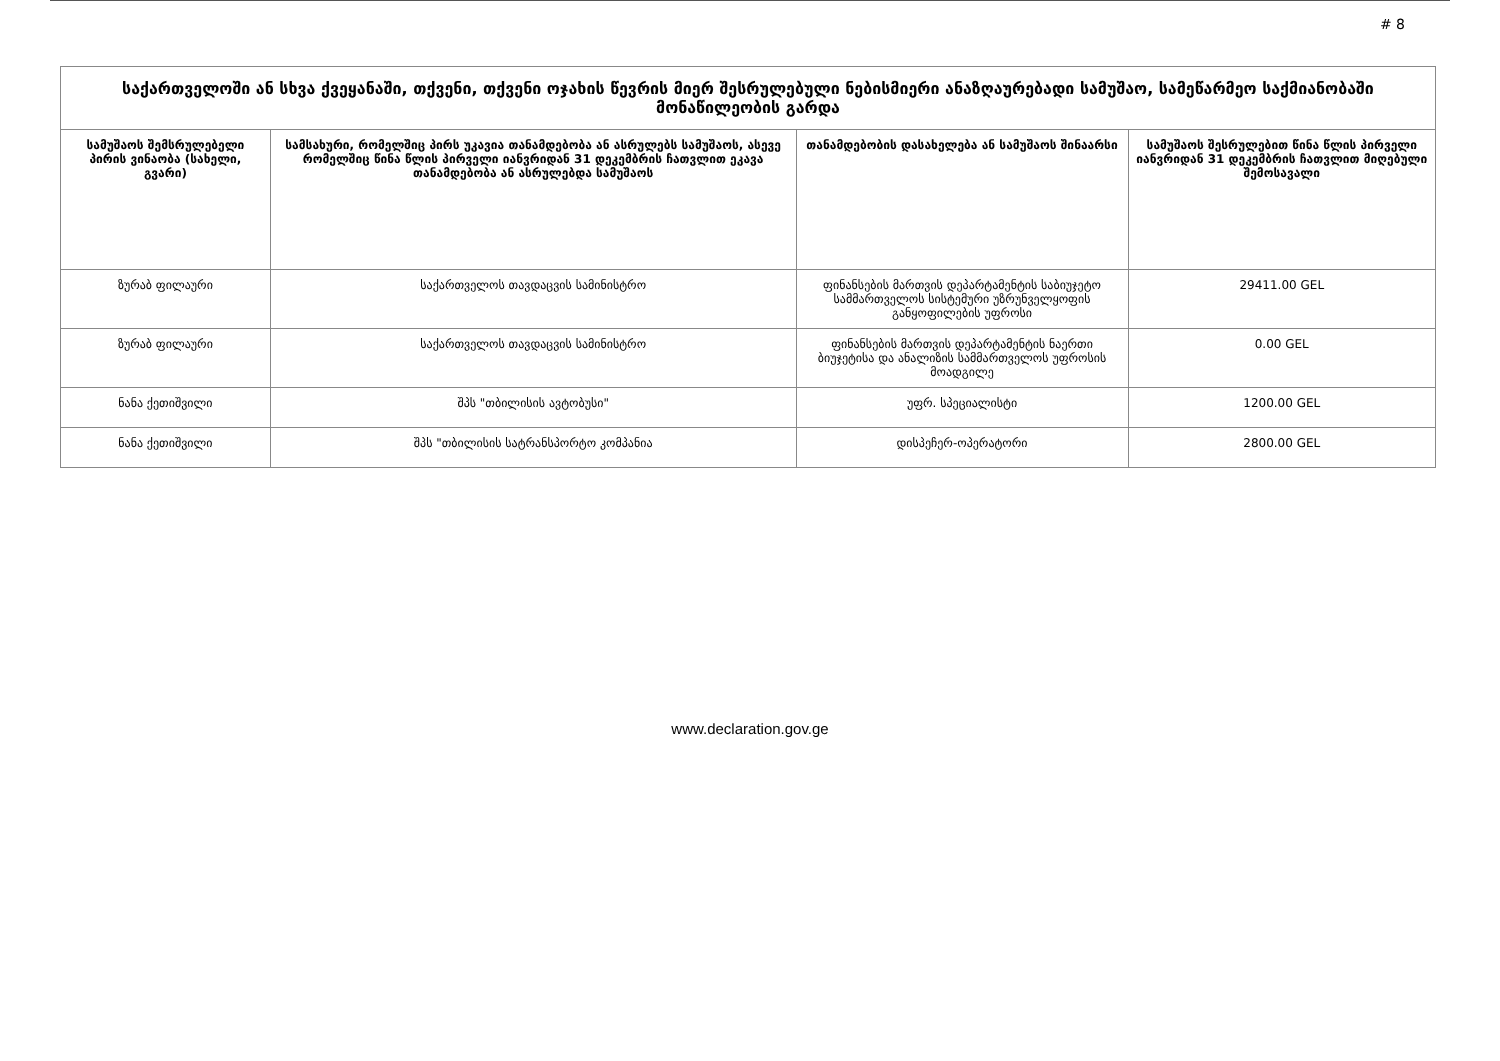# 8
| საქართველოში ან სხვა ქვეყანაში, თქვენი, თქვენი ოჯახის წევრის მიერ შესრულებული ნებისმიერი ანაზღაურებადი სამუშაო, სამეწარმეო საქმიანობაში მონაწილეობის გარდა | | | |
| --- | --- | --- | --- |
| სამუშაოს შემსრულებელი პირის ვინაობა (სახელი, გვარი) | სამსახური, რომელშიც პირს უკავია თანამდებობა ან ასრულებს სამუშაოს, ასევე რომელშიც წინა წლის პირველი იანვრიდან 31 დეკემბრის ჩათვლით ეკავა თანამდებობა ან ასრულებდა სამუშაოს | თანამდებობის დასახელება ან სამუშაოს შინაარსი | სამუშაოს შესრულებით წინა წლის პირველი იანვრიდან 31 დეკემბრის ჩათვლით მიღებული შემოსავალი |
| ზურაბ ფილაური | საქართველოს თავდაცვის სამინისტრო | ფინანსების მართვის დეპარტამენტის საბიუჯეტო სამმართველოს სისტემური უზრუნველყოფის განყოფილების უფროსი | 29411.00 GEL |
| ზურაბ ფილაური | საქართველოს თავდაცვის სამინისტრო | ფინანსების მართვის დეპარტამენტის ნაერთი ბიუჯეტისა და ანალიზის სამმართველოს უფროსის მოადგილე | 0.00 GEL |
| ნანა ქეთიშვილი | შპს "თბილისის ავტობუსი" | უფრ. სპეციალისტი | 1200.00 GEL |
| ნანა ქეთიშვილი | შპს "თბილისის სატრანსპორტო კომპანია | დისპეჩერ-ოპერატორი | 2800.00 GEL |
www.declaration.gov.ge